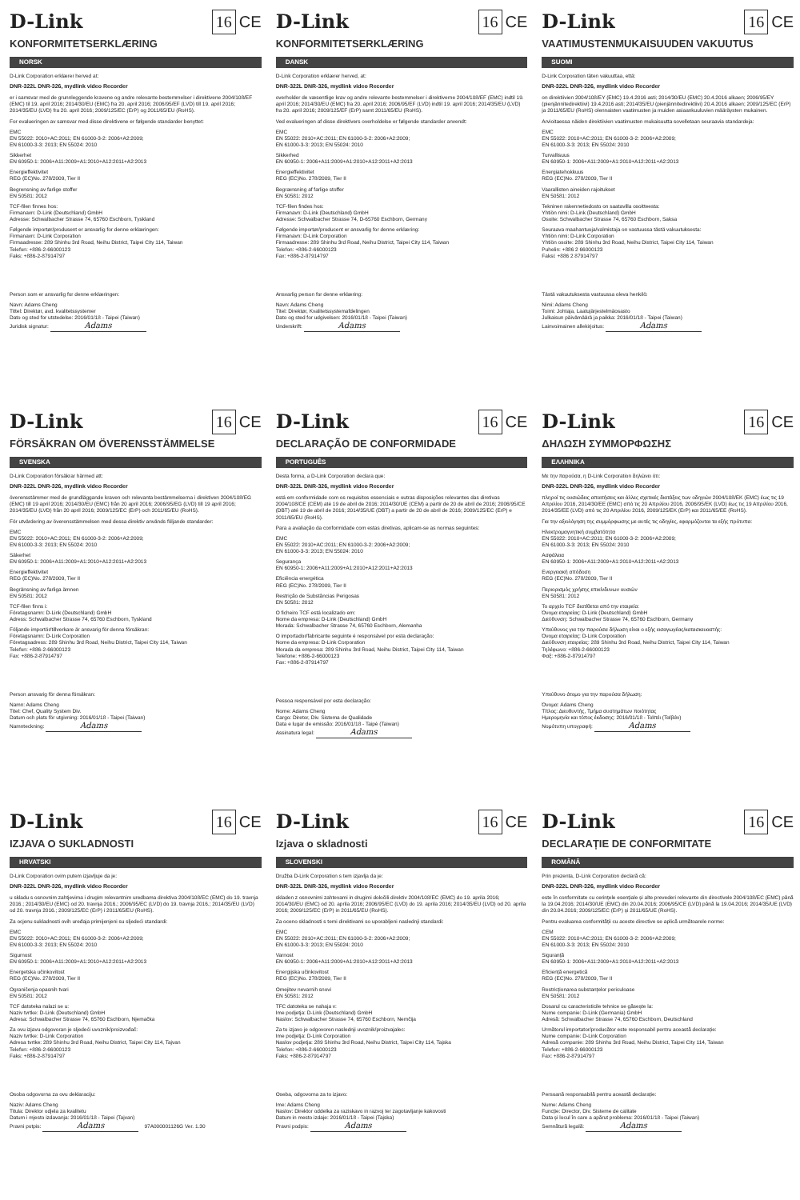D-Link
16 CE
KONFORMITETSERKLÆRING
NORSK
D-Link Corporation erklærer herved at:
DNR-322L DNR-326, mydlink video Recorder
er i samsvar med de grunnleggende kravene og andre relevante bestemmelser i direktivene 2004/108/EF (EMC) til 19. april 2016; 2014/30/EU (EMC) fra 20. april 2016; 2006/95/EF (LVD) till 19. april 2016; 2014/35/EU (LVD) fra 20. april 2016; 2009/125/EC (ErP) og 2011/65/EU (RoHS).
For evalueringen av samsvar med disse direktivene er følgende standarder benyttet:
EMC
EN 55022: 2010+AC:2011; EN 61000-3-2: 2006+A2:2009;
EN 61000-3-3: 2013; EN 55024: 2010
Sikkerhet
EN 60950-1: 2006+A11:2009+A1:2010+A12:2011+A2:2013
Energieffektivitet
REG (EC)No. 278/2009, Tier II
Begrensning av farlige stoffer
EN 50581: 2012
TCF-filen finnes hos:
Firmanavn: D-Link (Deutschland) GmbH
Adresse: Schwalbacher Strasse 74, 65760 Eschborn, Tyskland
Følgende importør/produsent er ansvarlig for denne erklæringen:
Firmanavn: D-Link Corporation
Firmaadresse: 289 Shinhu 3rd Road, Neihu District, Taipei City 114, Taiwan
Telefon: +886-2-66000123
Faks: +886-2-87914797
Person som er ansvarlig for denne erklæringen:
Navn: Adams Cheng
Tittel: Direktør, avd. kvalitetssystemer
Dato og sted for utstedelse: 2016/01/18 - Taipei (Taiwan)
Juridisk signatur: Adams
D-Link
16 CE
KONFORMITETSERKLÆRING
DANSK
D-Link Corporation erklærer herved, at:
DNR-322L DNR-326, mydlink video Recorder
overholder de væsentlige krav og andre relevante bestemmelser i direktiverne 2004/108/EF (EMC) indtil 19. april 2016; 2014/30/EU (EMC) fra 20. april 2016; 2006/95/EF (LVD) indtil 19. april 2016; 2014/35/EU (LVD) fra 20. april 2016; 2009/125/EF (ErP) samt 2011/65/EU (RoHS).
Ved evalueringen af disse direktivers overholdelse er følgende standarder anvendt:
EMC
EN 55022: 2010+AC:2011; EN 61000-3-2: 2006+A2:2009;
EN 61000-3-3: 2013; EN 55024: 2010
Sikkerhed
EN 60950-1: 2006+A11:2009+A1:2010+A12:2011+A2:2013
Energieffektivitet
REG (EC)No. 278/2009, Tier II
Begrænsning af farlige stoffer
EN 50581: 2012
TCF-filen findes hos:
Firmanavn: D-Link (Deutschland) GmbH
Adresse: Schwalbacher Strasse 74, D-65760 Eschborn, Germany
Følgende importør/producent er ansvarlig for denne erklæring:
Firmanavn: D-Link Corporation
Firmaadresse: 289 Shinhu 3rd Road, Neihu District, Taipei City 114, Taiwan
Telefon: +886-2-66000123
Fax: +886-2-87914797
Ansvarlig person for denne erklæring:
Navn: Adams Cheng
Titel: Direktør, Kvalitetssystemafdelingen
Dato og sted for udgivelsen: 2016/01/18 - Taipei (Taiwan)
Underskrift: Adams
D-Link
16 CE
VAATIMUSTENMUKAISUUDEN VAKUUTUS
SUOMI
D-Link Corporation täten vakuuttaa, että:
DNR-322L DNR-326, mydlink video Recorder
on direktiivien 2004/108/EY (EMC) 19.4.2016 asti; 2014/30/EU (EMC) 20.4.2016 alkaen; 2006/95/EY (pienjännitedirektiivi) 19.4.2016 asti; 2014/35/EU (pienjännitedirektiivi) 20.4.2016 alkaen; 2009/125/EC (ErP) ja 2011/65/EU (RoHS) olennaisten vaatimusten ja muiden asiaankuuluvien määräysten mukainen.
Arvioitaessa näiden direktiivien vaatimusten mukaisuutta sovelletaan seuraavia standardeja:
EMC
EN 55022: 2010+AC:2011; EN 61000-3-2: 2006+A2:2009;
EN 61000-3-3: 2013; EN 55024: 2010
Turvallisuus
EN 60950-1: 2006+A11:2009+A1:2010+A12:2011+A2:2013
Energiatehokkuus
REG (EC)No. 278/2009, Tier II
Vaarallisten aineiden rajoitukset
EN 50581: 2012
Tekninen rakennetiedosto on saatavilla osoitteesta:
Yhtiön nimi: D-Link (Deutschland) GmbH
Osoite: Schwalbacher Strasse 74, 65760 Eschborn, Saksa
Seuraava maahantuoja/valmistaja on vastuussa tästä vakuutuksesta:
Yhtiön nimi: D-Link Corporation
Yhtiön osoite: 289 Shinhu 3rd Road, Neihu District, Taipei City 114, Taiwan
Puhelin: +886 2 66000123
Faksi: +886 2 87914797
Tästä vakuutuksesta vastuussa oleva henkilö:
Nimi: Adams Cheng
Toimi: Johtaja, Laatujärjestelmäosasto
Julkaisun päivämäärä ja paikka: 2016/01/18 - Taipei (Taiwan)
Lainvoimainen allekirjoitus: Adams
D-Link
16 CE
FÖRSÄKRAN OM ÖVERENSSTÄMMELSE
SVENSKA
D-Link Corporation försäkrar härmed att:
DNR-322L DNR-326, mydlink video Recorder
överensstämmer med de grundläggande kraven och relevanta bestämmelserna i direktiven 2004/108/EG (EMC) till 19 april 2016; 2014/30/EU (EMC) från 20 april 2016; 2006/95/EG (LVD) till 19 april 2016; 2014/35/EU (LVD) från 20 april 2016; 2009/125/EC (ErP) och 2011/65/EU (RoHS).
För utvärdering av överensstämmelsen med dessa direktiv används följande standarder:
EMC
EN 55022: 2010+AC:2011; EN 61000-3-2: 2006+A2:2009;
EN 61000-3-3: 2013; EN 55024: 2010
Säkerhet
EN 60950-1: 2006+A11:2009+A1:2010+A12:2011+A2:2013
Energieffektivitet
REG (EC)No. 278/2009, Tier II
Begränsning av farliga ämnen
EN 50581: 2012
TCF-filen finns i:
Företagsnamn: D-Link (Deutschland) GmbH
Adress: Schwalbacher Strasse 74, 65760 Eschborn, Tyskland
Följande importör/tillverkare är ansvarig för denna försäkran:
Företagsnamn: D-Link Corporation
Företagsadress: 289 Shinhu 3rd Road, Neihu District, Taipei City 114, Taiwan
Telefon: +886-2-66000123
Fax: +886-2-87914797
Person ansvarig för denna försäkran:
Namn: Adams Cheng
Titel: Chef, Quality System Div.
Datum och plats för utgivning: 2016/01/18 - Taipei (Taiwan)
Namnteckning: Adams
D-Link
16 CE
DECLARAÇÃO DE CONFORMIDADE
PORTUGUÊS
Desta forma, a D-Link Corporation declara que:
DNR-322L DNR-326, mydlink video Recorder
está em conformidade com os requisitos essenciais e outras disposições relevantes das diretivas 2004/108/CE (CEM) até 19 de abril de 2016; 2014/30/UE (CEM) a partir de 20 de abril de 2016; 2006/95/CE (DBT) até 19 de abril de 2016; 2014/35/UE (DBT) a partir de 20 de abril de 2016; 2009/125/EC (ErP) e 2011/65/EU (RoHS).
Para a avaliação da conformidade com estas diretivas, aplicam-se as normas seguintes:
EMC
EN 55022: 2010+AC:2011; EN 61000-3-2: 2006+A2:2009;
EN 61000-3-3: 2013; EN 55024: 2010
Segurança
EN 60950-1: 2006+A11:2009+A1:2010+A12:2011+A2:2013
Eficiência energética
REG (EC)No. 278/2009, Tier II
Restrição de Substâncias Perigosas
EN 50581: 2012
O ficheiro TCF está localizado em:
Nome da empresa: D-Link (Deutschland) GmbH
Morada: Schwalbacher Strasse 74, 65760 Eschborn, Alemanha
O importador/fabricante seguinte é responsável por esta declaração:
Nome da empresa: D-Link Corporation
Morada da empresa: 289 Shinhu 3rd Road, Neihu District, Taipei City 114, Taiwan
Telefone: +886-2-66000123
Fax: +886-2-87914797
Pessoa responsável por esta declaração:
Nome: Adams Cheng
Cargo: Diretor, Div. Sistema de Qualidade
Data e lugar de emissão: 2016/01/18 - Taipé (Taiwan)
Assinatura legal: Adams
D-Link
16 CE
ΔΗΛΩΣΗ ΣΥΜΜΟΡΦΩΣΗΣ
ΕΛΛΗΝΙΚΑ
Με την παρούσα, η D-Link Corporation δηλώνει ότι:
DNR-322L DNR-326, mydlink video Recorder
πληροί τις ουσιώδεις απαιτήσεις και άλλες σχετικές διατάξεις των οδηγιών 2004/108/ΕΚ (EMC) έως τις 19 Απριλίου 2016, 2014/30/ΕΕ (EMC) από τις 20 Απριλίου 2016, 2006/95/ΕΚ (LVD) έως τις 19 Απριλίου 2016, 2014/35/ΕΕ (LVD) από τις 20 Απριλίου 2016, 2009/125/ΕΚ (ErP) και 2011/65/ΕΕ (RoHS).
Για την αξιολόγηση της συμμόρφωσης με αυτές τις οδηγίες, εφαρμόζονται τα εξής πρότυπα:
Ηλεκτρομαγνητική συμβατότητα
EN 55022: 2010+AC:2011; EN 61000-3-2: 2006+A2:2009;
EN 61000-3-3: 2013; EN 55024: 2010
Ασφάλεια
EN 60950-1: 2006+A11:2009+A1:2010+A12:2011+A2:2013
Ενεργειακή απόδοση
REG (EC)No. 278/2009, Tier II
Περιορισμός χρήσης επικίνδυνων ουσιών
EN 50581: 2012
Το αρχείο TCF διατίθεται από την εταιρεία:
Όνομα εταιρείας: D-Link (Deutschland) GmbH
Διεύθυνση: Schwalbacher Strasse 74, 65760 Eschborn, Germany
Υπεύθυνος για την παρούσα δήλωση είναι ο εξής εισαγωγέας/κατασκευαστής:
Όνομα εταιρείας: D-Link Corporation
Διεύθυνση εταιρείας: 289 Shinhu 3rd Road, Neihu District, Taipei City 114, Taiwan
Τηλέφωνο: +886-2-66000123
Φαξ: +886-2-87914797
Υπεύθυνο άτομο για την παρούσα δήλωση:
Όνομα: Adams Cheng
Τίτλος: Διευθυντής, Τμήμα συστημάτων ποιότητας
Ημερομηνία και τόπος έκδοσης: 2016/01/18 - Ταϊπέι (Ταϊβάν)
Νομότυπη υπογραφή: Adams
D-Link
16 CE
IZJAVA O SUKLADNOSTI
HRVATSKI
D-Link Corporation ovim putem izjavljuje da je:
DNR-322L DNR-326, mydlink video Recorder
u skladu s osnovnim zahtjevima i drugim relevantnim uredbama direktiva 2004/108/EC (EMC) do 19. travnja 2016.; 2014/30/EU (EMC) od 20. travnja 2016.; 2006/95/EC (LVD) do 19. travnja 2016.; 2014/35/EU (LVD) od 20. travnja 2016.; 2009/125/EC (ErP) i 2011/65/EU (RoHS).
Za ocjenu sukladnosti ovih uređaja primijenjeni su sljedeći standardi:
EMC
EN 55022: 2010+AC:2011; EN 61000-3-2: 2006+A2:2009;
EN 61000-3-3: 2013; EN 55024: 2010
Sigurnost
EN 60950-1: 2006+A11:2009+A1:2010+A12:2011+A2:2013
Energetska učinkovitost
REG (EC)No. 278/2009, Tier II
Ograničenja opasnih tvari
EN 50581: 2012
TCF datoteka nalazi se u:
Naziv tvrtke: D-Link (Deutschland) GmbH
Adresa: Schwalbacher Strasse 74, 65760 Eschborn, Njemačka
Za ovu izjavu odgovoran je sljedeći uvoznik/proizvođač:
Naziv tvrtke: D-Link Corporation
Adresa tvrtke: 289 Shinhu 3rd Road, Neihu District, Taipei City 114, Tajvan
Telefon: +886-2-66000123
Faks: +886-2-87914797
Osoba odgovorna za ovu deklaraciju:
Naziv: Adams Cheng
Titula: Direktor odjela za kvalitetu
Datum i mjesto izdavanja: 2016/01/18 - Taipei (Tajvan)
Pravni potpis: Adams 97A000001126G Ver. 1.30
D-Link
16 CE
Izjava o skladnosti
SLOVENSKI
Družba D-Link Corporation s tem izjavlja da je:
DNR-322L DNR-326, mydlink video Recorder
skladen z osnovnimi zahtevami in drugimi določili direktiv 2004/108/EC (EMC) do 19. aprila 2016; 2014/30/EU (EMC) od 20. aprila 2016; 2006/95/EC (LVD) do 19. aprila 2016; 2014/35/EU (LVD) od 20. aprila 2016; 2009/125/EC (ErP) in 2011/65/EU (RoHS).
Za oceno skladnosti s temi direktivami so uporabljeni naslednji standardi:
EMC
EN 55022: 2010+AC:2011; EN 61000-3-2: 2006+A2:2009;
EN 61000-3-3: 2013; EN 55024: 2010
Varnost
EN 60950-1: 2006+A11:2009+A1:2010+A12:2011+A2:2013
Energijska učinkovitost
REG (EC)No. 278/2009, Tier II
Omejitev nevarnih snovi
EN 50581: 2012
TFC datoteka se nahaja v:
Ime podjetja: D-Link (Deutschland) GmbH
Naslov: Schwalbacher Strasse 74, 65760 Eschborn, Nemčija
Za to izjavo je odgovoren naslednji uvoznik/proizvajalec:
Ime podjetja: D-Link Corporation
Naslov podjetja: 289 Shinhu 3rd Road, Neihu District, Taipei City 114, Tajska
Telefon: +886-2-66000123
Faks: +886-2-87914797
Oseba, odgovorna za to izjavo:
Ime: Adams Cheng
Naslov: Direktor oddelka za raziskavo in razvoj ter zagotavljanje kakovosti
Datum in mesto izdaje: 2016/01/18 - Taipei (Tajska)
Pravni podpis: Adams
D-Link
16 CE
DECLARAȚIE DE CONFORMITATE
ROMÂNĂ
Prin prezenta, D-Link Corporation declară că:
DNR-322L DNR-326, mydlink video Recorder
este în conformitate cu cerințele esențiale și alte prevederi relevante din directivele 2004/108/EC (EMC) până la 19.04.2016; 2014/30/UE (EMC) din 20.04.2016; 2006/95/CE (LVD) până la 19.04.2016; 2014/35/UE (LVD) din 20.04.2016; 2009/125/EC (ErP) și 2011/65/UE (RoHS).
Pentru evaluarea conformității cu aceste directive se aplică următoarele norme:
CEM
EN 55022: 2010+AC:2011; EN 61000-3-2: 2006+A2:2009;
EN 61000-3-3: 2013; EN 55024: 2010
Siguranță
EN 60950-1: 2006+A11:2009+A1:2010+A12:2011+A2:2013
Eficiență energetică
REG (EC)No. 278/2009, Tier II
Restricționarea substanțelor periculoase
EN 50581: 2012
Dosarul cu caracteristicile tehnice se găsește la:
Nume companie: D-Link (Germania) GmbH
Adresă: Schwalbacher Strasse 74, 65760 Eschborn, Deutschland
Următorul importator/producător este responsabil pentru această declarație:
Nume companie: D-Link Corporation
Adresă companie: 289 Shinhu 3rd Road, Neihu District, Taipei City 114, Taiwan
Telefon: +886-2-66000123
Fax: +886-2-87914797
Persoană responsabilă pentru această declarație:
Nume: Adams Cheng
Funcție: Director, Div. Sisteme de calitate
Data și locul în care a apărut problema: 2016/01/18 - Taipei (Taiwan)
Semnătură legală: Adams